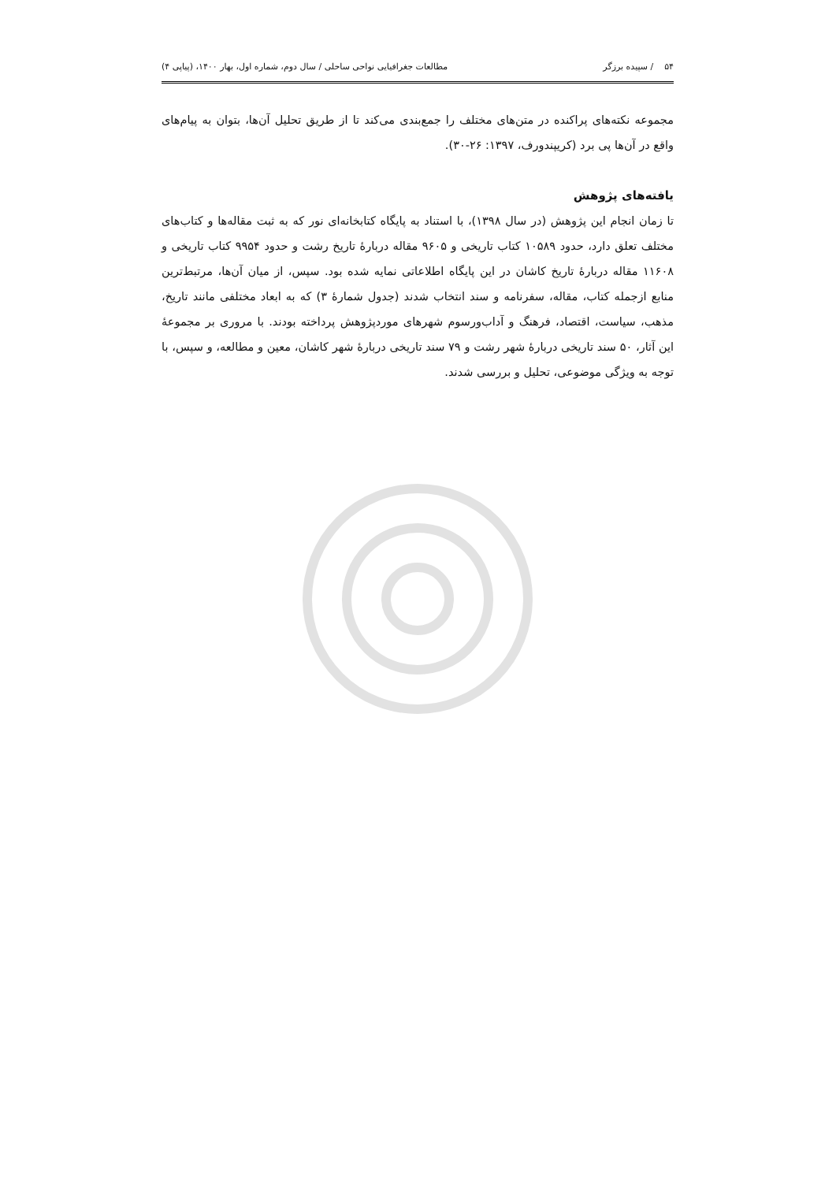۵۴ / سپیده برزگر مطالعات جغرافیایی نواحی ساحلی / سال دوم، شماره اول، بهار ۱۴۰۰، (پیاپی ۴)
مجموعه نکته‌های پراکنده در متن‌های مختلف را جمع‌بندی می‌کند تا از طریق تحلیل آن‌ها، بتوان به پیام‌های واقع در آن‌ها پی برد (کریپندورف، ۱۳۹۷: ۲۶-۳۰).
یافته‌های پژوهش
تا زمان انجام این پژوهش (در سال ۱۳۹۸)، با استناد به پایگاه کتابخانه‌ای نور که به ثبت مقاله‌ها و کتاب‌های مختلف تعلق دارد، حدود ۱۰۵۸۹ کتاب تاریخی و ۹۶۰۵ مقاله دربارهٔ تاریخ رشت و حدود ۹۹۵۴ کتاب تاریخی و ۱۱۶۰۸ مقاله دربارهٔ تاریخ کاشان در این پایگاه اطلاعاتی نمایه شده بود. سپس، از میان آن‌ها، مرتبط‌ترین منابع ازجمله کتاب، مقاله، سفرنامه و سند انتخاب شدند (جدول شمارهٔ ۳) که به ابعاد مختلفی مانند تاریخ، مذهب، سیاست، اقتصاد، فرهنگ و آداب‌ورسوم شهرهای موردپژوهش پرداخته بودند. با مروری بر مجموعهٔ این آثار، ۵۰ سند تاریخی دربارهٔ شهر رشت و ۷۹ سند تاریخی دربارهٔ شهر کاشان، معین و مطالعه، و سپس، با توجه به ویژگی موضوعی، تحلیل و بررسی شدند.